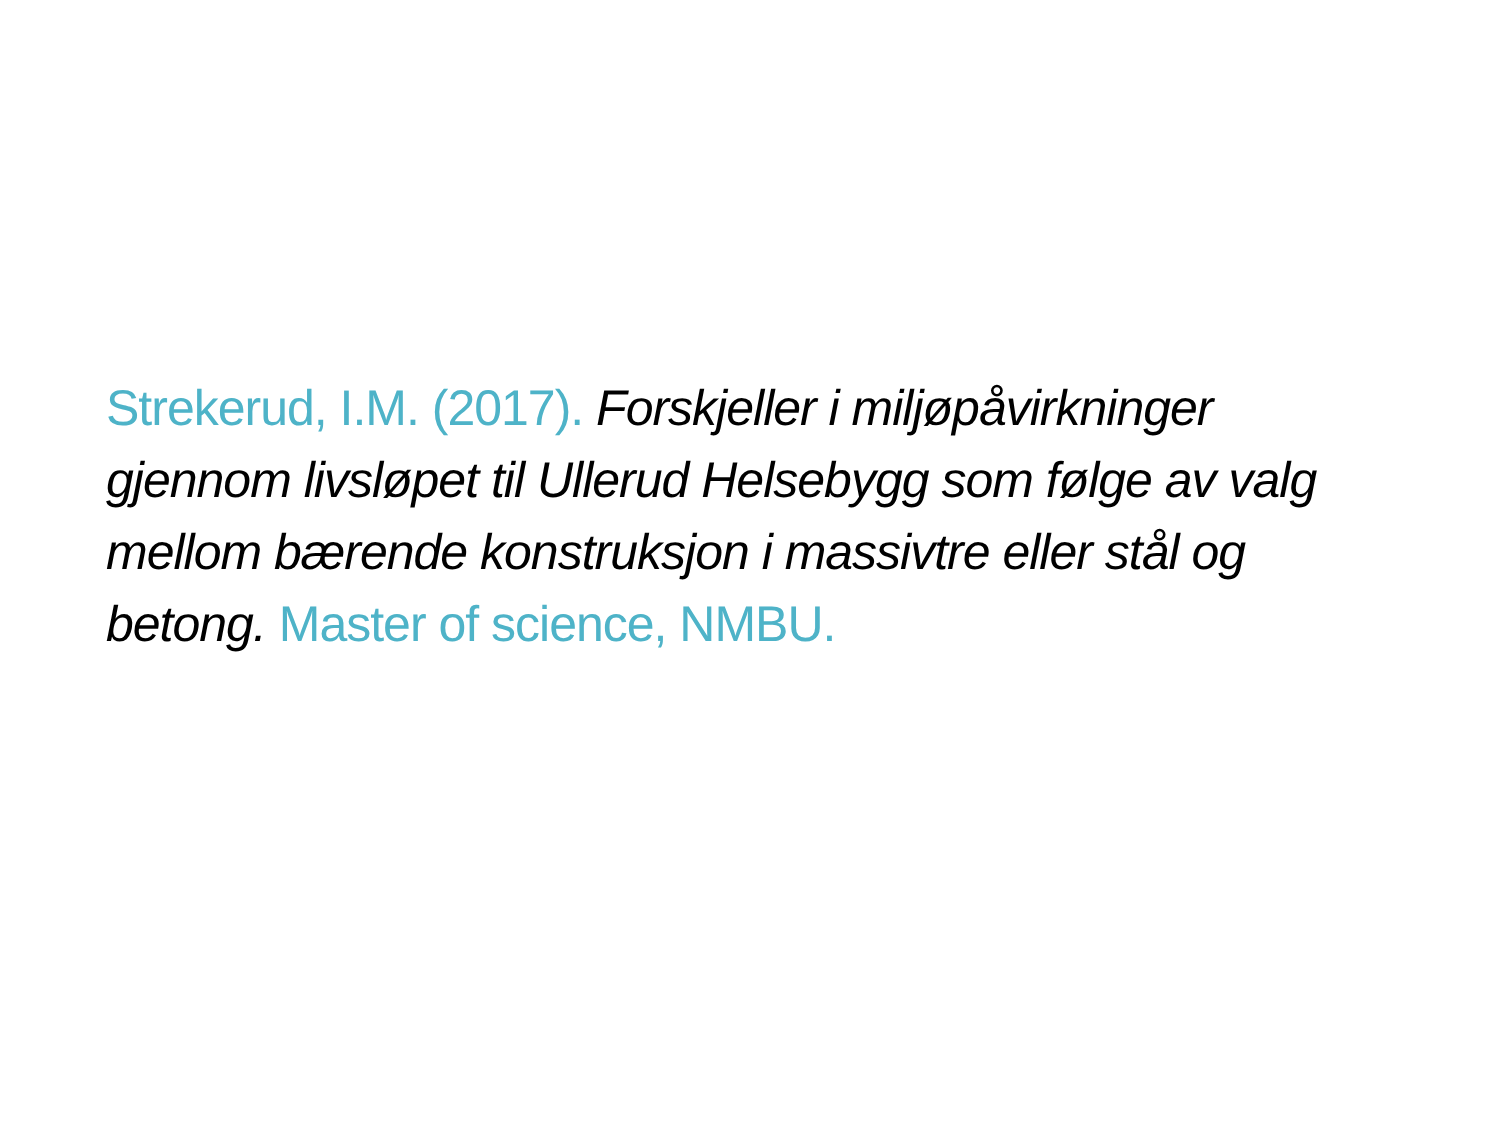Strekerud, I.M. (2017). Forskjeller i miljøpåvirkninger gjennom livsløpet til Ullerud Helsebygg som følge av valg mellom bærende konstruksjon i massivtre eller stål og betong. Master of science, NMBU.